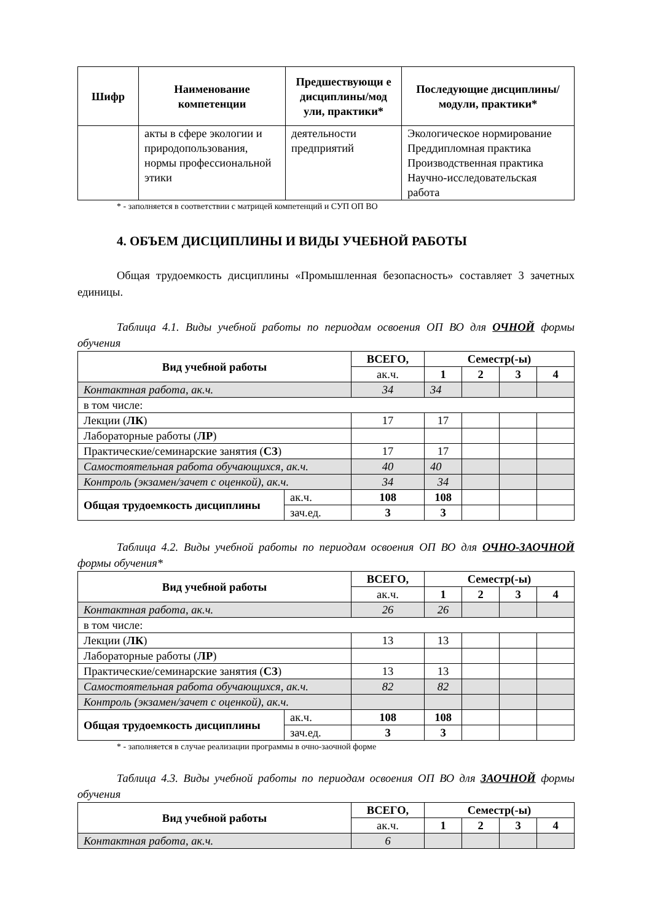| Шифр | Наименование компетенции | Предшествующи е дисциплины/мод ули, практики* | Последующие дисциплины/модули, практики* |
| --- | --- | --- | --- |
| | акты в сфере экологии и природопользования, нормы профессиональной этики | деятельности предприятий | Экологическое нормирование Преддипломная практика Производственная практика Научно-исследовательская работа |
* - заполняется в соответствии с матрицей компетенций и СУП ОП ВО
4. ОБЪЕМ ДИСЦИПЛИНЫ И ВИДЫ УЧЕБНОЙ РАБОТЫ
Общая трудоемкость дисциплины «Промышленная безопасность» составляет 3 зачетных единицы.
Таблица 4.1. Виды учебной работы по периодам освоения ОП ВО для ОЧНОЙ формы обучения
| Вид учебной работы | | ВСЕГО, | Семестр(-ы) | | | |
| --- | --- | --- | --- | --- | --- | --- |
| | | ак.ч. | 1 | 2 | 3 | 4 |
| Контактная работа, ак.ч. | | 34 | 34 | | | |
| в том числе: | | | | | | |
| Лекции ( ЛК ) | | 17 | 17 | | | |
| Лабораторные работы ( ЛР ) | | | | | | |
| Практические/семинарские занятия ( СЗ ) | | 17 | 17 | | | |
| Самостоятельная работа обучающихся, ак.ч. | | 40 | 40 | | | |
| Контроль (экзамен/зачет с оценкой), ак.ч. | | 34 | 34 | | | |
| Общая трудоемкость дисциплины | ак.ч. | 108 | 108 | | | |
| | зач.ед. | 3 | 3 | | | |
Таблица 4.2. Виды учебной работы по периодам освоения ОП ВО для ОЧНО-ЗАОЧНОЙ формы обучения*
| Вид учебной работы | | ВСЕГО, | Семестр(-ы) | | | |
| --- | --- | --- | --- | --- | --- | --- |
| | | ак.ч. | 1 | 2 | 3 | 4 |
| Контактная работа, ак.ч. | | 26 | 26 | | | |
| в том числе: | | | | | | |
| Лекции ( ЛК ) | | 13 | 13 | | | |
| Лабораторные работы ( ЛР ) | | | | | | |
| Практические/семинарские занятия ( СЗ ) | | 13 | 13 | | | |
| Самостоятельная работа обучающихся, ак.ч. | | 82 | 82 | | | |
| Контроль (экзамен/зачет с оценкой), ак.ч. | | | | | | |
| Общая трудоемкость дисциплины | ак.ч. | 108 | 108 | | | |
| | зач.ед. | 3 | 3 | | | |
* - заполняется в случае реализации программы в очно-заочной форме
Таблица 4.3. Виды учебной работы по периодам освоения ОП ВО для ЗАОЧНОЙ формы обучения
| Вид учебной работы | ВСЕГО, | Семестр(-ы) | | | |
| --- | --- | --- | --- | --- | --- |
| | ак.ч. | 1 | 2 | 3 | 4 |
| Контактная работа, ак.ч. | 6 | | | | |